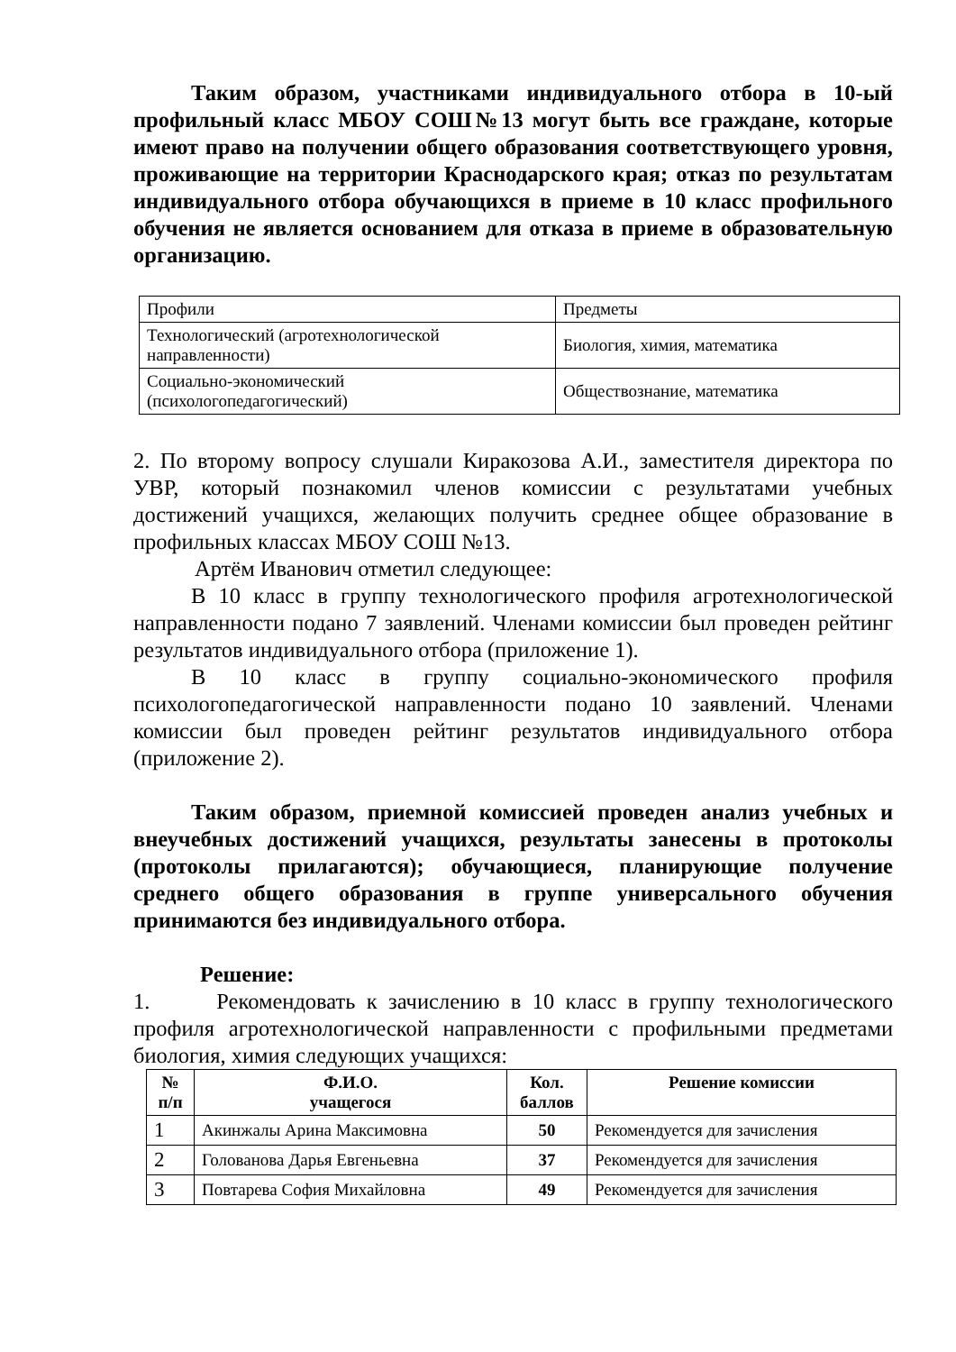Таким образом, участниками индивидуального отбора в 10-ый профильный класс МБОУ СОШ№13 могут быть все граждане, которые имеют право на получении общего образования соответствующего уровня, проживающие на территории Краснодарского края; отказ по результатам индивидуального отбора обучающихся в приеме в 10 класс профильного обучения не является основанием для отказа в приеме в образовательную организацию.
| Профили | Предметы |
| Технологический (агротехнологической направленности) | Биология, химия, математика |
| Социально-экономический (психологопедагогический) | Обществознание, математика |
2. По второму вопросу слушали Киракозова А.И., заместителя директора по УВР, который познакомил членов комиссии с результатами учебных достижений учащихся, желающих получить среднее общее образование в профильных классах МБОУ СОШ №13.
Артём Иванович отметил следующее:
В 10 класс в группу технологического профиля агротехнологической направленности подано 7 заявлений. Членами комиссии был проведен рейтинг результатов индивидуального отбора (приложение 1).
В 10 класс в группу социально-экономического профиля психологопедагогической направленности подано 10 заявлений. Членами комиссии был проведен рейтинг результатов индивидуального отбора (приложение 2).
Таким образом, приемной комиссией проведен анализ учебных и внеучебных достижений учащихся, результаты занесены в протоколы (протоколы прилагаются); обучающиеся, планирующие получение среднего общего образования в группе универсального обучения принимаются без индивидуального отбора.
Решение:
1. Рекомендовать к зачислению в 10 класс в группу технологического профиля агротехнологической направленности с профильными предметами биология, химия следующих учащихся:
| № п/п | Ф.И.О. учащегося | Кол. баллов | Решение комиссии |
| --- | --- | --- | --- |
| 1 | Акинжалы Арина Максимовна | 50 | Рекомендуется для зачисления |
| 2 | Голованова Дарья Евгеньевна | 37 | Рекомендуется для зачисления |
| 3 | Повтарева София Михайловна | 49 | Рекомендуется для зачисления |